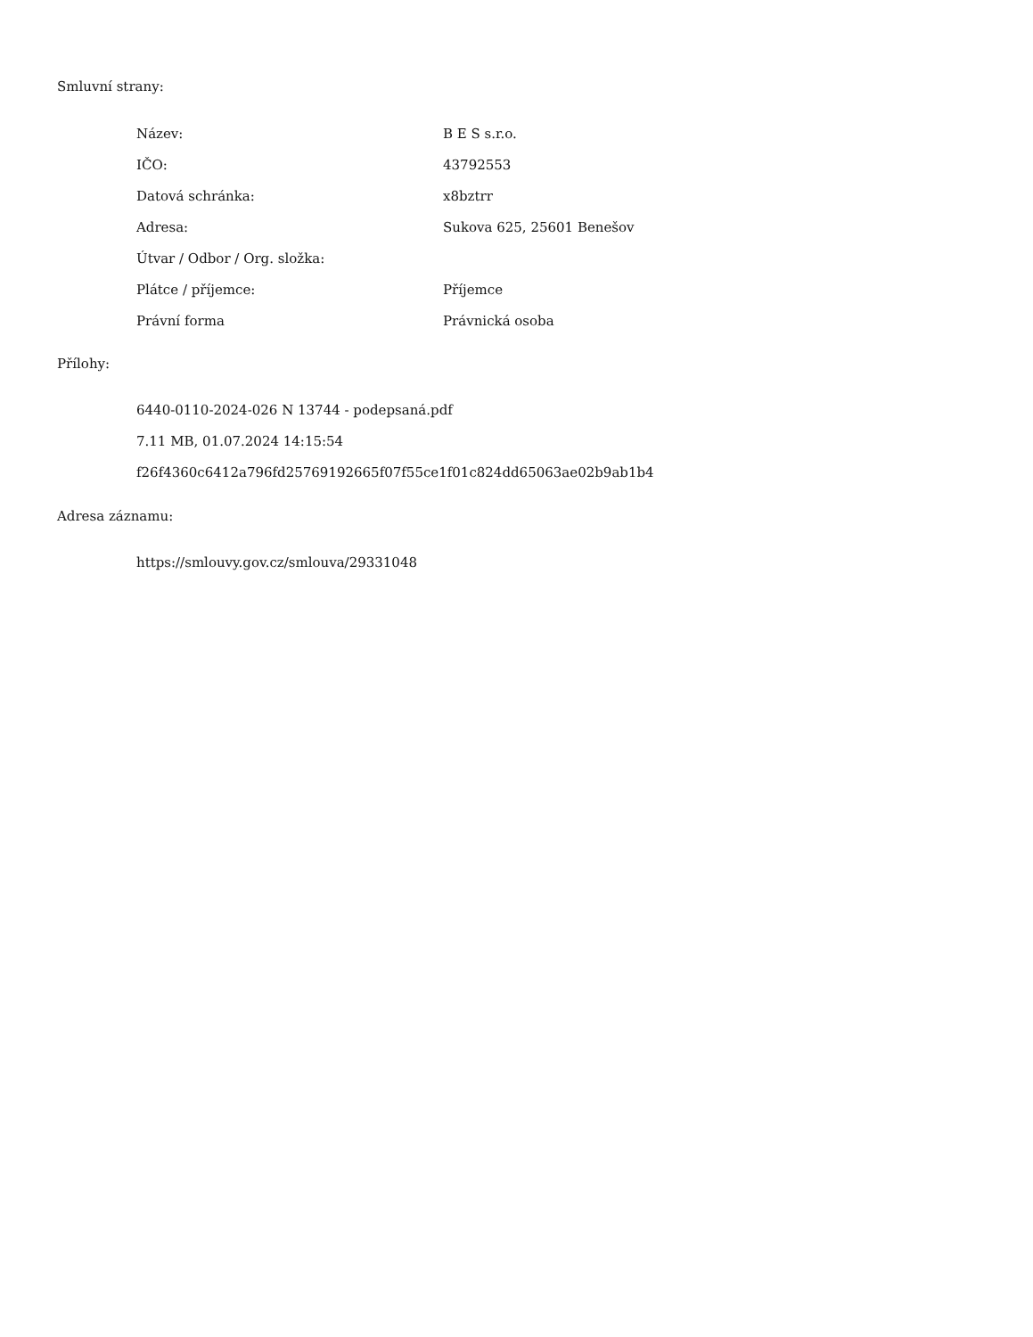Smluvní strany:
| Název: | B E S s.r.o. |
| IČO: | 43792553 |
| Datová schránka: | x8bztrr |
| Adresa: | Sukova 625, 25601 Benešov |
| Útvar / Odbor / Org. složka: | |
| Plátce / příjemce: | Příjemce |
| Právní forma | Právnická osoba |
Přílohy:
6440-0110-2024-026 N 13744 - podepsaná.pdf
7.11 MB, 01.07.2024 14:15:54
f26f4360c6412a796fd25769192665f07f55ce1f01c824dd65063ae02b9ab1b4
Adresa záznamu:
https://smlouvy.gov.cz/smlouva/29331048